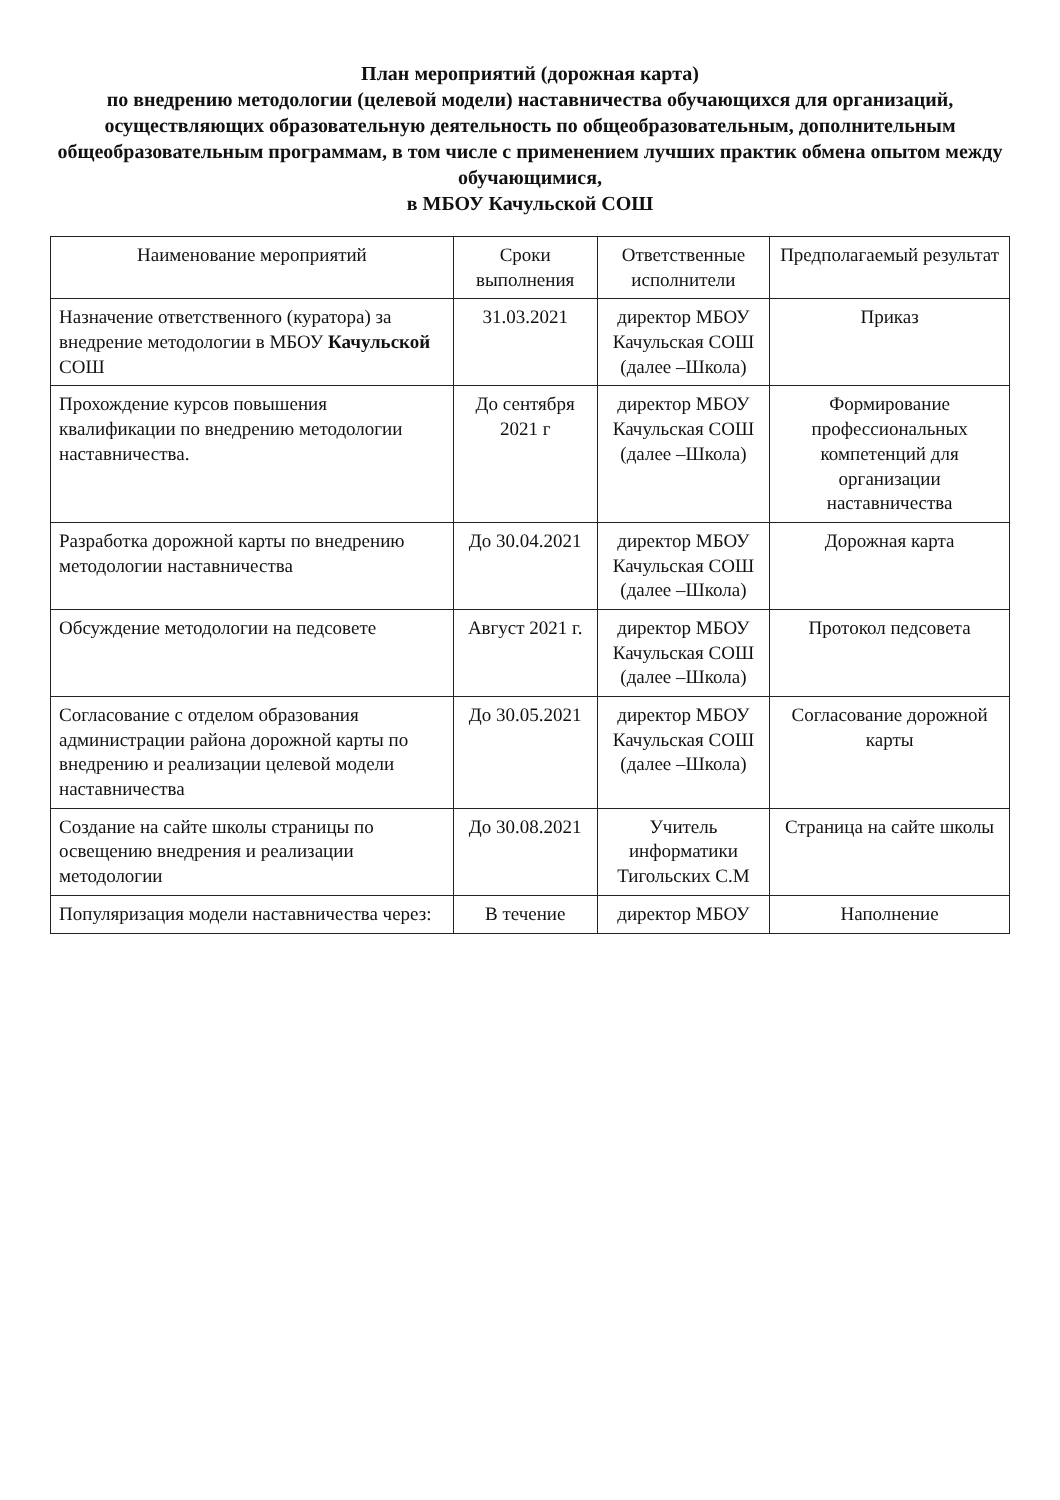План мероприятий (дорожная карта)
по внедрению методологии (целевой модели) наставничества обучающихся для организаций, осуществляющих образовательную деятельность по общеобразовательным, дополнительным общеобразовательным программам, в том числе с применением лучших практик обмена опытом между обучающимися,
в МБОУ Качульской СОШ
| Наименование мероприятий | Сроки выполнения | Ответственные исполнители | Предполагаемый результат |
| --- | --- | --- | --- |
| Назначение ответственного (куратора) за внедрение методологии в МБОУ Качульской СОШ | 31.03.2021 | директор МБОУ Качульская СОШ (далее –Школа) | Приказ |
| Прохождение курсов повышения квалификации по внедрению методологии наставничества. | До сентября 2021 г | директор МБОУ Качульская СОШ (далее –Школа) | Формирование профессиональных компетенций для организации наставничества |
| Разработка дорожной карты по внедрению методологии наставничества | До 30.04.2021 | директор МБОУ Качульская СОШ (далее –Школа) | Дорожная карта |
| Обсуждение методологии на педсовете | Август 2021 г. | директор МБОУ Качульская СОШ (далее –Школа) | Протокол педсовета |
| Согласование с отделом образования администрации района дорожной карты по внедрению и реализации целевой модели наставничества | До 30.05.2021 | директор МБОУ Качульская СОШ (далее –Школа) | Согласование дорожной карты |
| Создание на сайте школы страницы по освещению внедрения и реализации методологии | До 30.08.2021 | Учитель информатики Тигольских С.М | Страница на сайте школы |
| Популяризация модели наставничества через: | В течение | директор МБОУ | Наполнение |